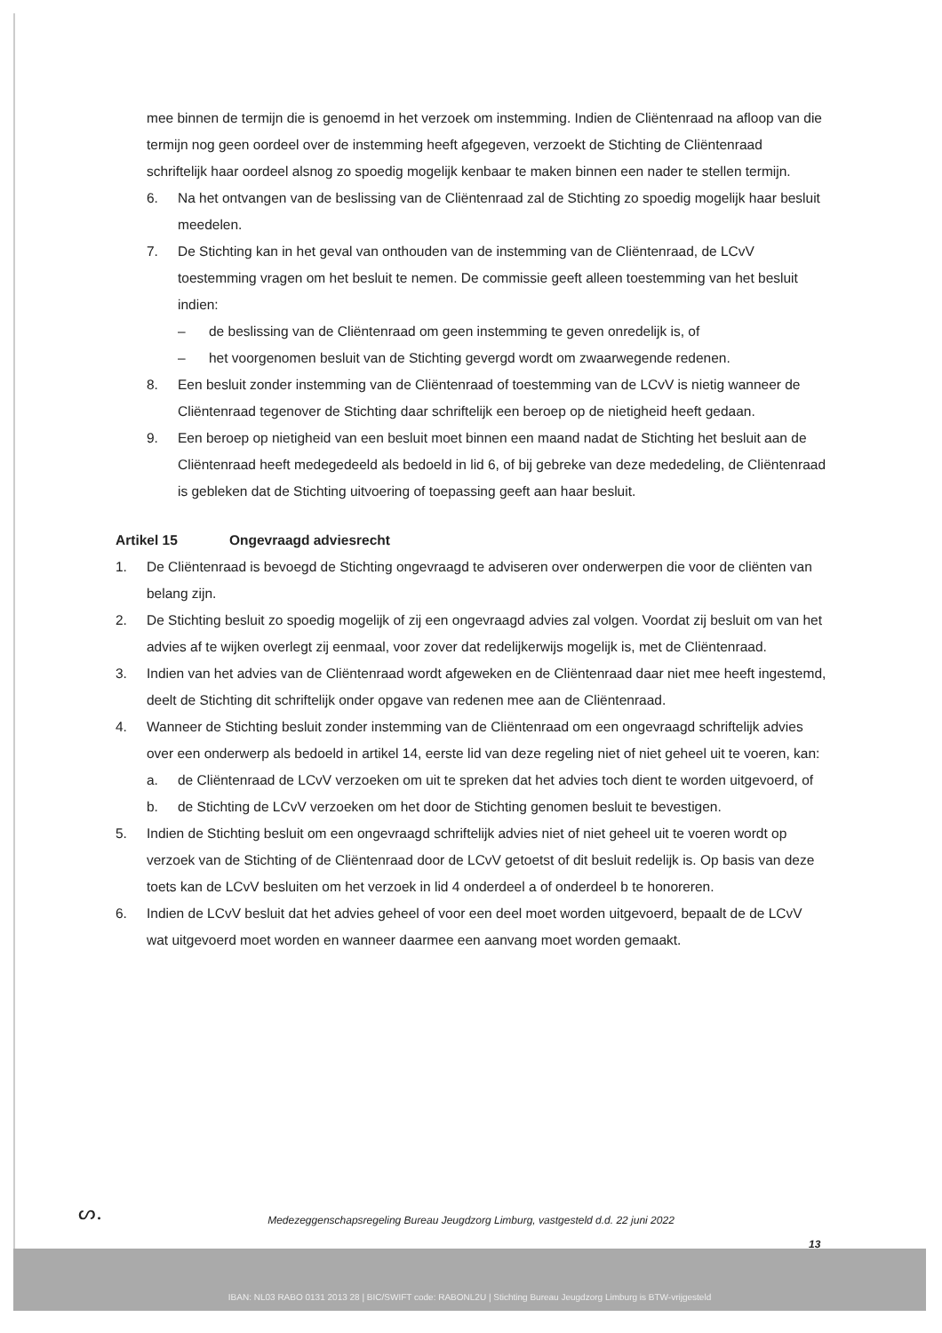mee binnen de termijn die is genoemd in het verzoek om instemming. Indien de Cliëntenraad na afloop van die termijn nog geen oordeel over de instemming heeft afgegeven, verzoekt de Stichting de Cliëntenraad schriftelijk haar oordeel alsnog zo spoedig mogelijk kenbaar te maken binnen een nader te stellen termijn.
6. Na het ontvangen van de beslissing van de Cliëntenraad zal de Stichting zo spoedig mogelijk haar besluit meedelen.
7. De Stichting kan in het geval van onthouden van de instemming van de Cliëntenraad, de LCvV toestemming vragen om het besluit te nemen. De commissie geeft alleen toestemming van het besluit indien:
– de beslissing van de Cliëntenraad om geen instemming te geven onredelijk is, of
– het voorgenomen besluit van de Stichting gevergd wordt om zwaarwegende redenen.
8. Een besluit zonder instemming van de Cliëntenraad of toestemming van de LCvV is nietig wanneer de Cliëntenraad tegenover de Stichting daar schriftelijk een beroep op de nietigheid heeft gedaan.
9. Een beroep op nietigheid van een besluit moet binnen een maand nadat de Stichting het besluit aan de Cliëntenraad heeft medegedeeld als bedoeld in lid 6, of bij gebreke van deze mededeling, de Cliëntenraad is gebleken dat de Stichting uitvoering of toepassing geeft aan haar besluit.
Artikel 15 Ongevraagd adviesrecht
1. De Cliëntenraad is bevoegd de Stichting ongevraagd te adviseren over onderwerpen die voor de cliënten van belang zijn.
2. De Stichting besluit zo spoedig mogelijk of zij een ongevraagd advies zal volgen. Voordat zij besluit om van het advies af te wijken overlegt zij eenmaal, voor zover dat redelijkerwijs mogelijk is, met de Cliëntenraad.
3. Indien van het advies van de Cliëntenraad wordt afgeweken en de Cliëntenraad daar niet mee heeft ingestemd, deelt de Stichting dit schriftelijk onder opgave van redenen mee aan de Cliëntenraad.
4. Wanneer de Stichting besluit zonder instemming van de Cliëntenraad om een ongevraagd schriftelijk advies over een onderwerp als bedoeld in artikel 14, eerste lid van deze regeling niet of niet geheel uit te voeren, kan:
a. de Cliëntenraad de LCvV verzoeken om uit te spreken dat het advies toch dient te worden uitgevoerd, of
b. de Stichting de LCvV verzoeken om het door de Stichting genomen besluit te bevestigen.
5. Indien de Stichting besluit om een ongevraagd schriftelijk advies niet of niet geheel uit te voeren wordt op verzoek van de Stichting of de Cliëntenraad door de LCvV getoetst of dit besluit redelijk is. Op basis van deze toets kan de LCvV besluiten om het verzoek in lid 4 onderdeel a of onderdeel b te honoreren.
6. Indien de LCvV besluit dat het advies geheel of voor een deel moet worden uitgevoerd, bepaalt de de LCvV wat uitgevoerd moet worden en wanneer daarmee een aanvang moet worden gemaakt.
ᔕ.
Medezeggenschapsregeling Bureau Jeugdzorg Limburg, vastgesteld d.d. 22 juni 2022
13
IBAN: NL03 RABO 0131 2013 28 | BIC/SWIFT code: RABONL2U | Stichting Bureau Jeugdzorg Limburg is BTW-vrijgesteld